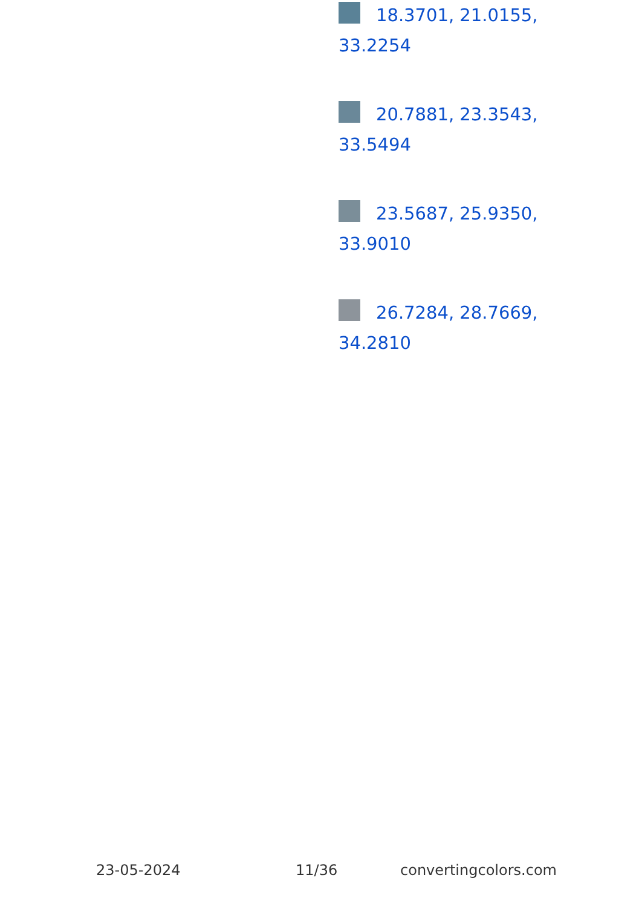18.3701, 21.0155, 33.2254
20.7881, 23.3543, 33.5494
23.5687, 25.9350, 33.9010
26.7284, 28.7669, 34.2810
23-05-2024 11/36 convertingcolors.com